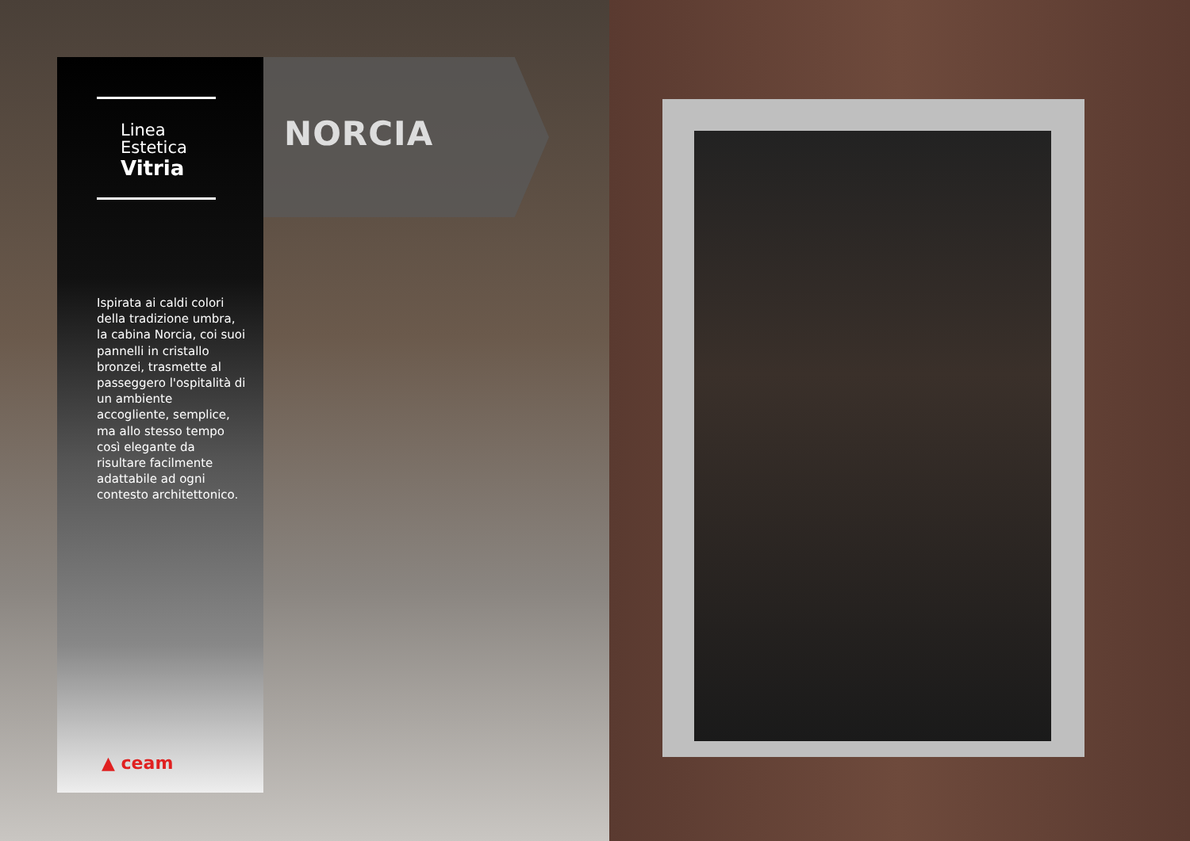Linea
Estetica
Vitria
Ispirata ai caldi colori della tradizione umbra, la cabina Norcia, coi suoi pannelli in cristallo bronzei, trasmette al passeggero l'ospitalità di un ambiente accogliente, semplice, ma allo stesso tempo così elegante da risultare facilmente adattabile ad ogni contesto architettonico.
▲ ceam
NORCIA